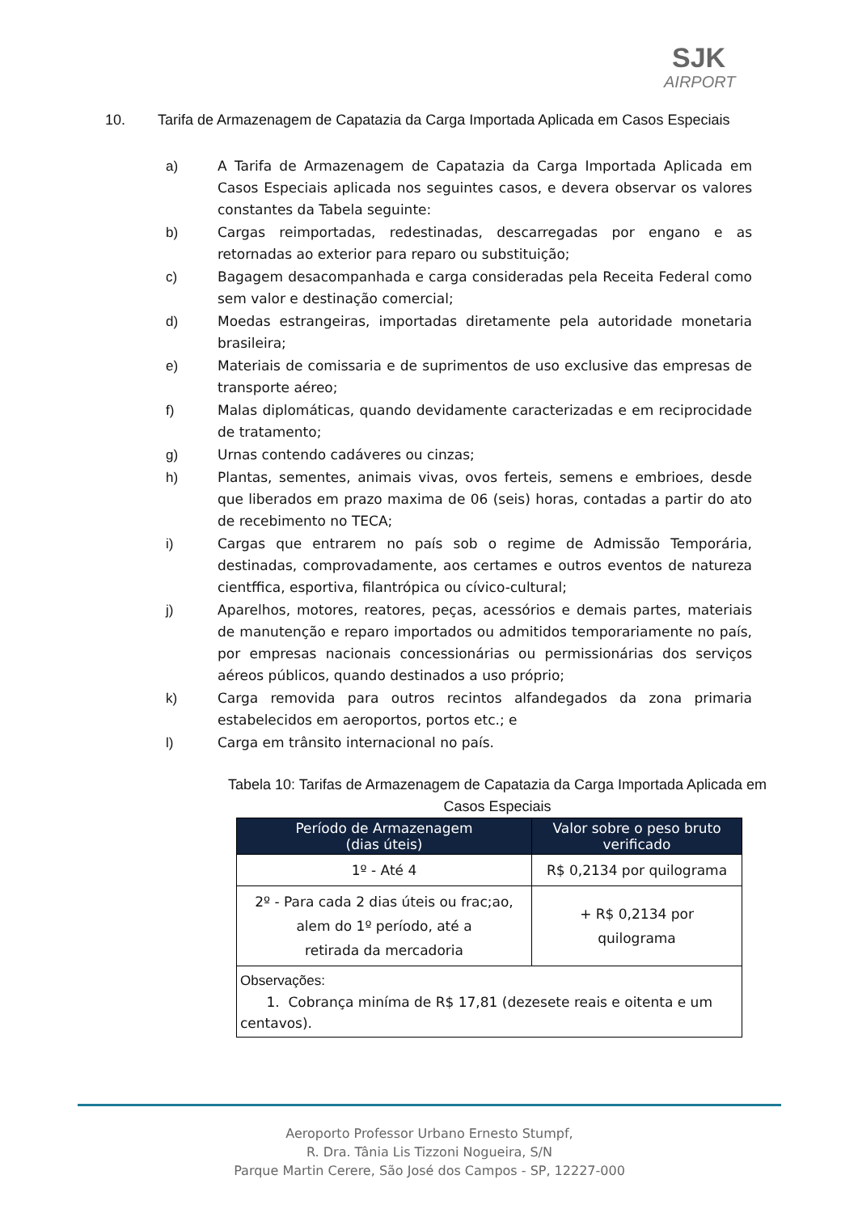SJK
AIRPORT
10. Tarifa de Armazenagem de Capatazia da Carga Importada Aplicada em Casos Especiais
a) A Tarifa de Armazenagem de Capatazia da Carga Importada Aplicada em Casos Especiais aplicada nos seguintes casos, e devera observar os valores constantes da Tabela seguinte:
b) Cargas reimportadas, redestinadas, descarregadas por engano e as retornadas ao exterior para reparo ou substituição;
c) Bagagem desacompanhada e carga consideradas pela Receita Federal como sem valor e destinação comercial;
d) Moedas estrangeiras, importadas diretamente pela autoridade monetaria brasileira;
e) Materiais de comissaria e de suprimentos de uso exclusive das empresas de transporte aéreo;
f) Malas diplomáticas, quando devidamente caracterizadas e em reciprocidade de tratamento;
g) Urnas contendo cadáveres ou cinzas;
h) Plantas, sementes, animais vivas, ovos ferteis, semens e embrioes, desde que liberados em prazo maxima de 06 (seis) horas, contadas a partir do ato de recebimento no TECA;
i) Cargas que entrarem no país sob o regime de Admissão Temporária, destinadas, comprovadamente, aos certames e outros eventos de natureza cientffica, esportiva, filantrópica ou cívico-cultural;
j) Aparelhos, motores, reatores, peças, acessórios e demais partes, materiais de manutenção e reparo importados ou admitidos temporariamente no país, por empresas nacionais concessionárias ou permissionárias dos serviços aéreos públicos, quando destinados a uso próprio;
k) Carga removida para outros recintos alfandegados da zona primaria estabelecidos em aeroportos, portos etc.; e
l) Carga em trânsito internacional no país.
Tabela 10: Tarifas de Armazenagem de Capatazia da Carga Importada Aplicada em Casos Especiais
| Período de Armazenagem (dias úteis) | Valor sobre o peso bruto verificado |
| --- | --- |
| 1º - Até 4 | R$ 0,2134 por quilograma |
| 2º - Para cada 2 dias úteis ou frac;ao, alem do 1º período, até a retirada da mercadoria | + R$ 0,2134 por quilograma |
| Observações: 1. Cobrança miníma de R$ 17,81 (dezesete reais e oitenta e um centavos). | |
Aeroporto Professor Urbano Ernesto Stumpf,
R. Dra. Tânia Lis Tizzoni Nogueira, S/N
Parque Martin Cerere, São José dos Campos - SP, 12227-000